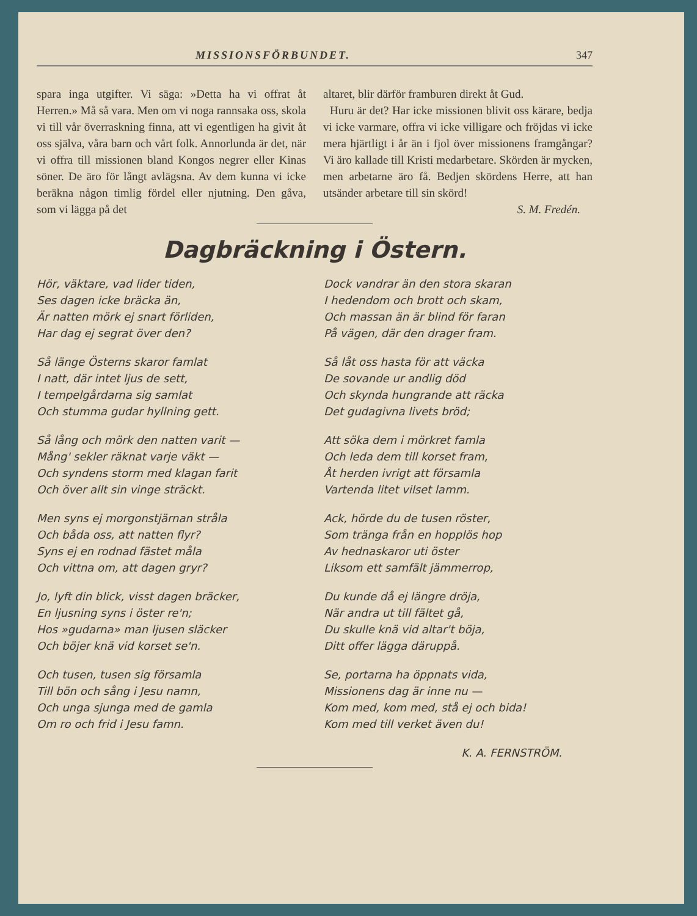MISSIONSFÖRBUNDET. 347
spara inga utgifter. Vi säga: »Detta ha vi offrat åt Herren.» Må så vara. Men om vi noga rannsaka oss, skola vi till vår överraskning finna, att vi egentligen ha givit åt oss själva, våra barn och vårt folk. Annorlunda är det, när vi offra till missionen bland Kongos negrer eller Kinas söner. De äro för långt avlägsna. Av dem kunna vi icke beräkna någon timlig fördel eller njutning. Den gåva, som vi lägga på det
altaret, blir därför framburen direkt åt Gud.
Huru är det? Har icke missionen blivit oss kärare, bedja vi icke varmare, offra vi icke villigare och fröjdas vi icke mera hjärtligt i år än i fjol över missionens framgångar? Vi äro kallade till Kristi medarbetare. Skörden är mycken, men arbetarne äro få. Bedjen skördens Herre, att han utsänder arbetare till sin skörd!
S. M. Fredén.
Dagbräckning i Östern.
Hör, väktare, vad lider tiden,
Ses dagen icke bräcka än,
Är natten mörk ej snart förliden,
Har dag ej segrat över den?
Så länge Österns skaror famlat
I natt, där intet ljus de sett,
I tempelgårdarna sig samlat
Och stumma gudar hyllning gett.
Så lång och mörk den natten varit —
Mång' sekler räknat varje väkt —
Och syndens storm med klagan farit
Och över allt sin vinge sträckt.
Men syns ej morgonstjärnan stråla
Och båda oss, att natten flyr?
Syns ej en rodnad fästet måla
Och vittna om, att dagen gryr?
Jo, lyft din blick, visst dagen bräcker,
En ljusning syns i öster re'n;
Hos »gudarna» man ljusen släcker
Och böjer knä vid korset se'n.
Och tusen, tusen sig församla
Till bön och sång i Jesu namn,
Och unga sjunga med de gamla
Om ro och frid i Jesu famn.
Dock vandrar än den stora skaran
I hedendom och brott och skam,
Och massan än är blind för faran
På vägen, där den drager fram.
Så låt oss hasta för att väcka
De sovande ur andlig död
Och skynda hungrande att räcka
Det gudagivna livets bröd;
Att söka dem i mörkret famla
Och leda dem till korset fram,
Åt herden ivrigt att församla
Vartenda litet vilset lamm.
Ack, hörde du de tusen röster,
Som tränga från en hopplös hop
Av hednaskaror uti öster
Liksom ett samfält jämmerrop,
Du kunde då ej längre dröja,
När andra ut till fältet gå,
Du skulle knä vid altar't böja,
Ditt offer lägga däruppå.
Se, portarna ha öppnats vida,
Missionens dag är inne nu —
Kom med, kom med, stå ej och bida!
Kom med till verket även du!
K. A. FERNSTRÖM.